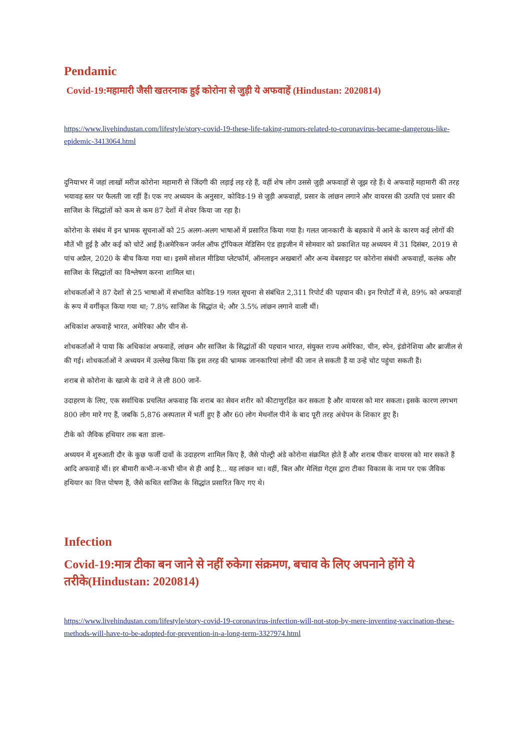Pendamic
Covid-19:महामारी जैसी खतरनाक हुई कोरोना से जुड़ी ये अफवाहें (Hindustan: 2020814)
https://www.livehindustan.com/lifestyle/story-covid-19-these-life-taking-rumors-related-to-coronavirus-became-dangerous-like-epidemic-3413064.html
दुनियाभर में जहां लाखों मरीज कोरोना महामारी से जिंदगी की लड़ाई लड़ रहे हैं, वहीं शेष लोग उससे जुड़ी अफवाहों से जूझ रहे हैं। ये अफवाहें महामारी की तरह भयावह स्तर पर फैलती जा रहीं हैं। एक नए अध्ययन के अनुसार, कोविड-19 से जुड़ी अफवाहों, प्रसार के लांछन लगाने और वायरस की उत्पति एवं प्रसार की साजिश के सिद्धांतों को कम से कम 87 देशों में शेयर किया जा रहा है।
कोरोना के संबंध में इन भ्रामक सूचनाओं को 25 अलग-अलग भाषाओं में प्रसारित किया गया है। गलत जानकारी के बहकावे में आने के कारण कई लोगों की मौतें भी हुई है और कई को चोटें आई हैं।अमेरिकन जर्नल ऑफ ट्रॉपिकल मेडिसिन एंड हाइजीन में सोमवार को प्रकाशित यह अध्ययन में 31 दिसंबर, 2019 से पांच अप्रैल, 2020 के बीच किया गया था। इसमें सोशल मीडिया प्लेटफॉर्म, ऑनलाइन अखबारों और अन्य वेबसाइट पर कोरोना संबंधी अफवाहों, कलंक और साजिश के सिद्धांतों का विश्लेषण करना शामिल था।
शोधकर्ताओं ने 87 देशों से 25 भाषाओं में संभावित कोविड-19 गलत सूचना से संबंधित 2,311 रिपोर्ट की पहचान की। इन रिपोर्टों में से, 89% को अफवाहों के रूप में वर्गीकृत किया गया था; 7.8% साजिश के सिद्धांत थे; और 3.5% लांछन लगाने वाली थीं।
अधिकांश अफवाहें भारत, अमेरिका और चीन से-
शोधकर्ताओं ने पाया कि अधिकांश अफवाहें, लांछन और साजिश के सिद्धांतों की पहचान भारत, संयुक्त राज्य अमेरिका, चीन, स्पेन, इंडोनेशिया और ब्राजील से की गई। शोधकर्ताओं ने अध्ययन में उल्लेख किया कि इस तरह की भ्रामक जानकारियां लोगों की जान ले सकती हैं या उन्हें चोट पहुंचा सकती हैं।
शराब से कोरोना के खात्मे के दावे ने ले ली 800 जानें-
उदाहरण के लिए, एक सर्वाधिक प्रचलित अफवाह कि शराब का सेवन शरीर को कीटाणुरहित कर सकता है और वायरस को मार सकता। इसके कारण लगभग 800 लोग मारे गए हैं, जबकि 5,876 अस्पताल में भर्ती हुए हैं और 60 लोग मेथनॉल पीने के बाद पूरी तरह अंधेपन के शिकार हुए हैं।
टीके को जैविक हथियार तक बता डाला-
अध्ययन में शुरुआती दौर के कुछ फर्जी दावों के उदाहरण शामिल किए हैं, जैसे पोल्ट्री अंडे कोरोना संक्रमित होते हैं और शराब पीकर वायरस को मार सकते हैं आदि अफवाहें थीं। हर बीमारी कभी-न-कभी चीन से ही आई है... यह लांछन था। वहीं, बिल और मेलिंडा गेट्स द्वारा टीका विकास के नाम पर एक जैविक हथियार का वित्त पोषण हैं, जैसे कथित साजिश के सिद्धांत प्रसारित किए गए थे।
Infection
Covid-19:मात्र टीका बन जाने से नहीं रुकेगा संक्रमण, बचाव के लिए अपनाने होंगे ये तरीके(Hindustan: 2020814)
https://www.livehindustan.com/lifestyle/story-covid-19-coronavirus-infection-will-not-stop-by-mere-inventing-vaccination-these-methods-will-have-to-be-adopted-for-prevention-in-a-long-term-3327974.html